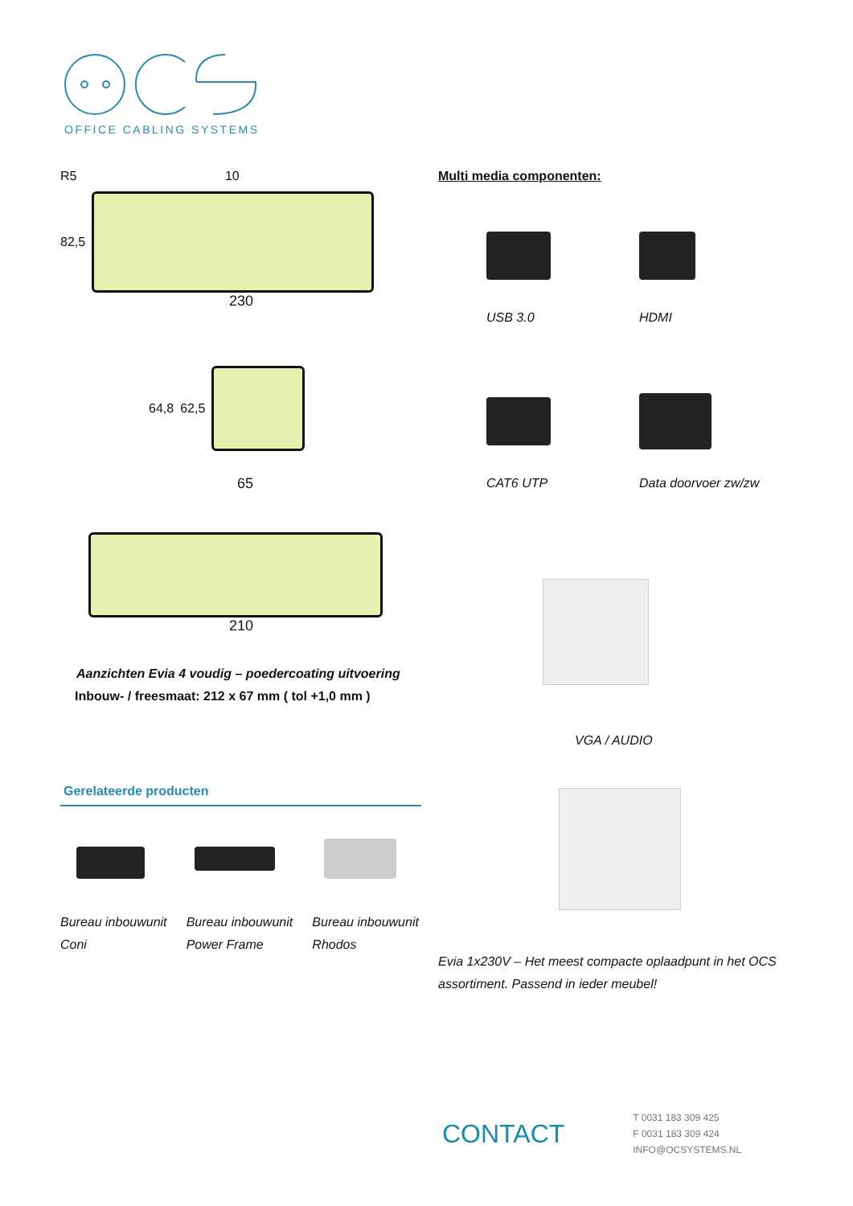OFFICE CABLING SYSTEMS
R5 10
82,5
230
64,8 62,5
65
210
Aanzichten Evia 4 voudig – poedercoating uitvoering
Inbouw- / freesmaat: 212 x 67 mm ( tol +1,0 mm )
Gerelateerde producten
Bureau inbouwunit Coni
Bureau inbouwunit Power Frame
Bureau inbouwunit Rhodos
Multi media componenten:
USB 3.0
HDMI
CAT6 UTP
Data doorvoer zw/zw
VGA / AUDIO
Evia 1x230V – Het meest compacte oplaadpunt in het OCS assortiment. Passend in ieder meubel!
CONTACT
T 0031 183 309 425
F 0031 183 309 424
INFO@OCSYSTEMS.NL